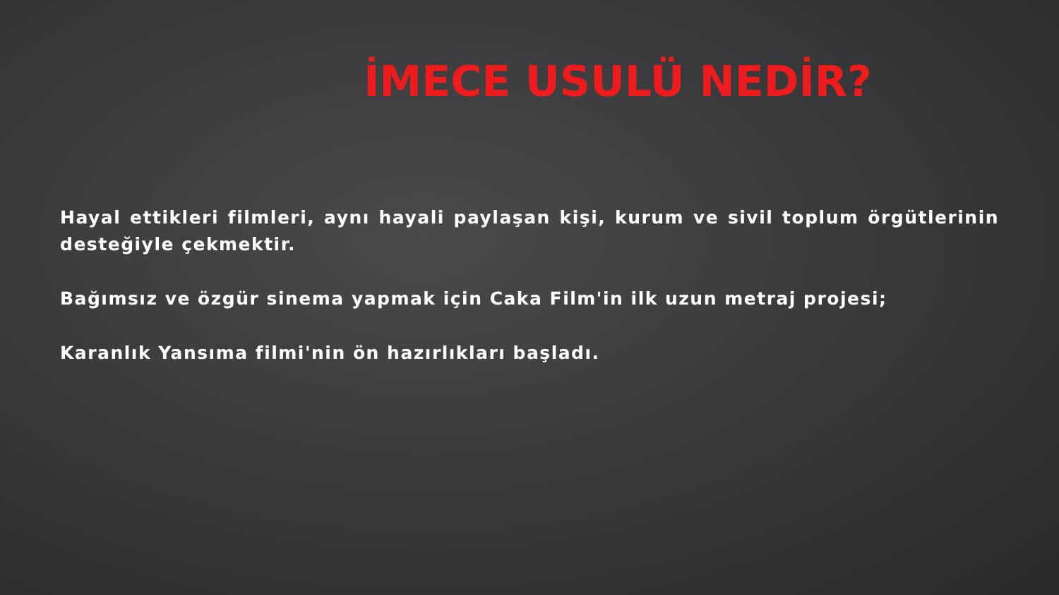İMECE USULÜ NEDİR?
Hayal ettikleri filmleri, aynı hayali paylaşan kişi, kurum ve sivil toplum örgütlerinin desteğiyle çekmektir.
Bağımsız ve özgür sinema yapmak için Caka Film'in ilk uzun metraj projesi;
Karanlık Yansıma filmi'nin ön hazırlıkları başladı.